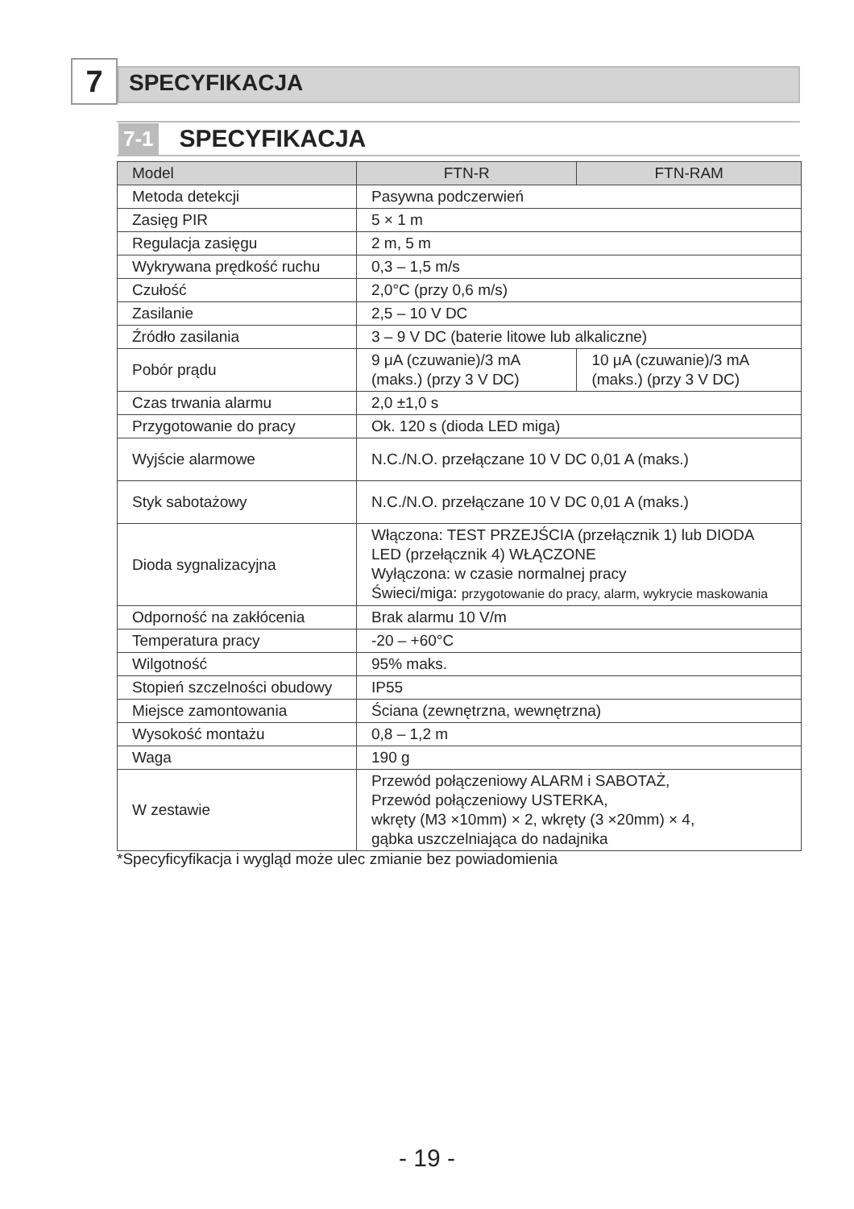7
SPECYFIKACJA
7-1 SPECYFIKACJA
| Model | FTN-R | FTN-RAM |
| --- | --- | --- |
| Metoda detekcji | Pasywna podczerwień | |
| Zasięg PIR | 5 × 1 m | |
| Regulacja zasięgu | 2 m, 5 m | |
| Wykrywana prędkość ruchu | 0,3 – 1,5 m/s | |
| Czułość | 2,0°C (przy 0,6 m/s) | |
| Zasilanie | 2,5 – 10 V DC | |
| Źródło zasilania | 3 – 9 V DC (baterie litowe lub alkaliczne) | |
| Pobór prądu | 9 μA (czuwanie)/3 mA (maks.) (przy 3 V DC) | 10 μA (czuwanie)/3 mA (maks.) (przy 3 V DC) |
| Czas trwania alarmu | 2,0 ±1,0 s | |
| Przygotowanie do pracy | Ok. 120 s (dioda LED miga) | |
| Wyjście alarmowe | N.C./N.O. przełączane 10 V DC 0,01 A (maks.) | |
| Styk sabotażowy | N.C./N.O. przełączane 10 V DC 0,01 A (maks.) | |
| Dioda sygnalizacyjna | Włączona: TEST PRZEJŚCIA (przełącznik 1) lub DIODA LED (przełącznik 4) WŁĄCZONE Wyłączona: w czasie normalnej pracy Świeci/miga: przygotowanie do pracy, alarm, wykrycie maskowania | |
| Odporność na zakłócenia | Brak alarmu 10 V/m | |
| Temperatura pracy | -20 – +60°C | |
| Wilgotność | 95% maks. | |
| Stopień szczelności obudowy | IP55 | |
| Miejsce zamontowania | Ściana (zewnętrzna, wewnętrzna) | |
| Wysokość montażu | 0,8 – 1,2 m | |
| Waga | 190 g | |
| W zestawie | Przewód połączeniowy ALARM i SABOTAŻ, Przewód połączeniowy USTERKA, wkręty (M3 ×10mm) × 2, wkręty (3 ×20mm) × 4, gąbka uszczelniająca do nadajnika | |
*Specyficyfikacja i wygląd może ulec zmianie bez powiadomienia
- 19 -